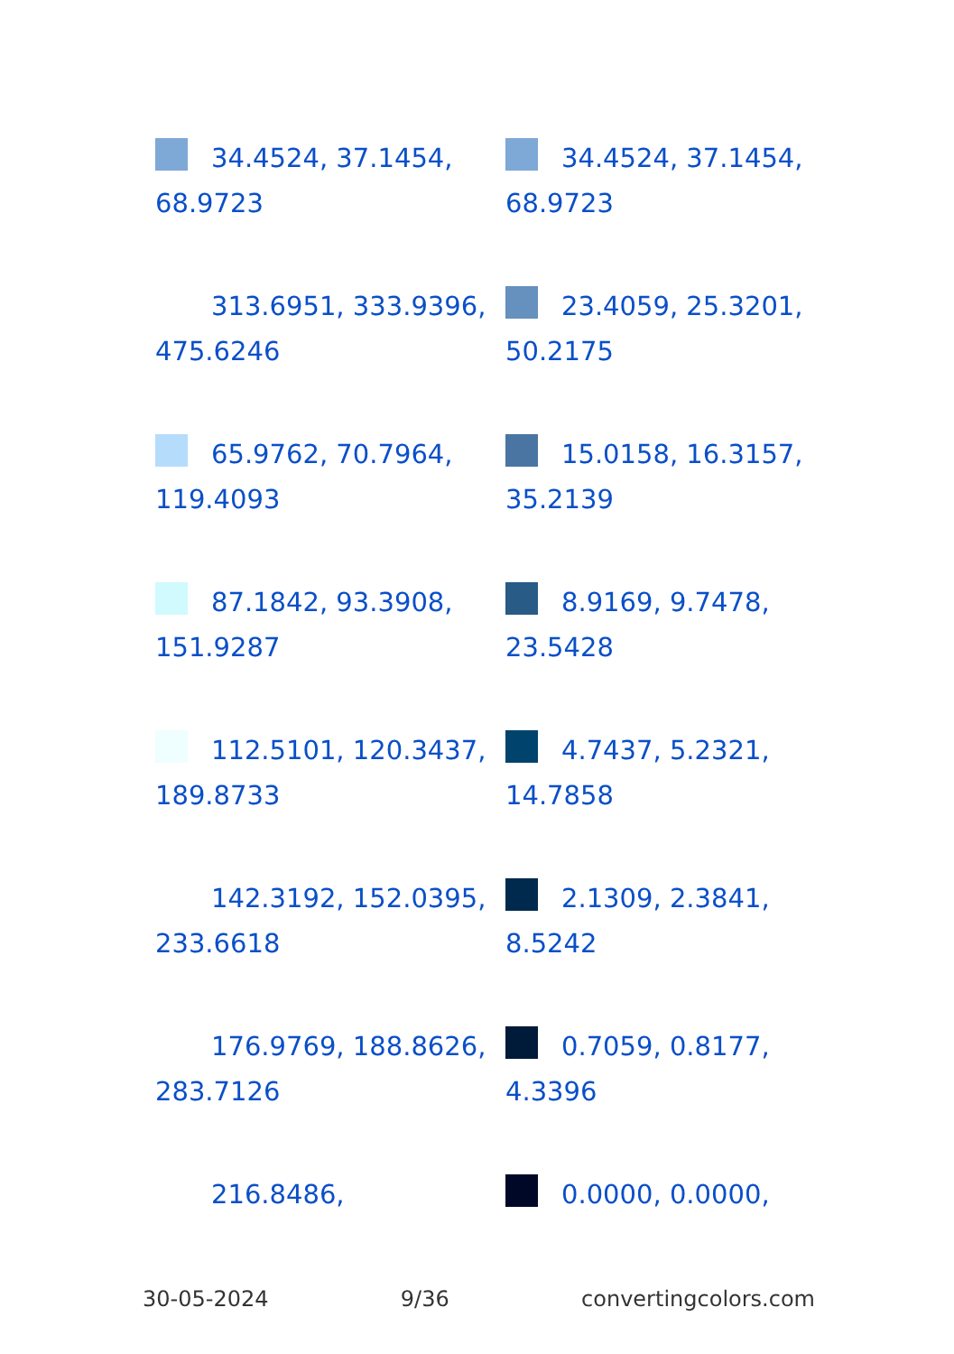34.4524, 37.1454, 68.9723
34.4524, 37.1454, 68.9723
313.6951, 333.9396, 475.6246
23.4059, 25.3201, 50.2175
65.9762, 70.7964, 119.4093
15.0158, 16.3157, 35.2139
87.1842, 93.3908, 151.9287
8.9169, 9.7478, 23.5428
112.5101, 120.3437, 189.8733
4.7437, 5.2321, 14.7858
142.3192, 152.0395, 233.6618
2.1309, 2.3841, 8.5242
176.9769, 188.8626, 283.7126
0.7059, 0.8177, 4.3396
216.8486,
0.0000, 0.0000,
30-05-2024 9/36 convertingcolors.com